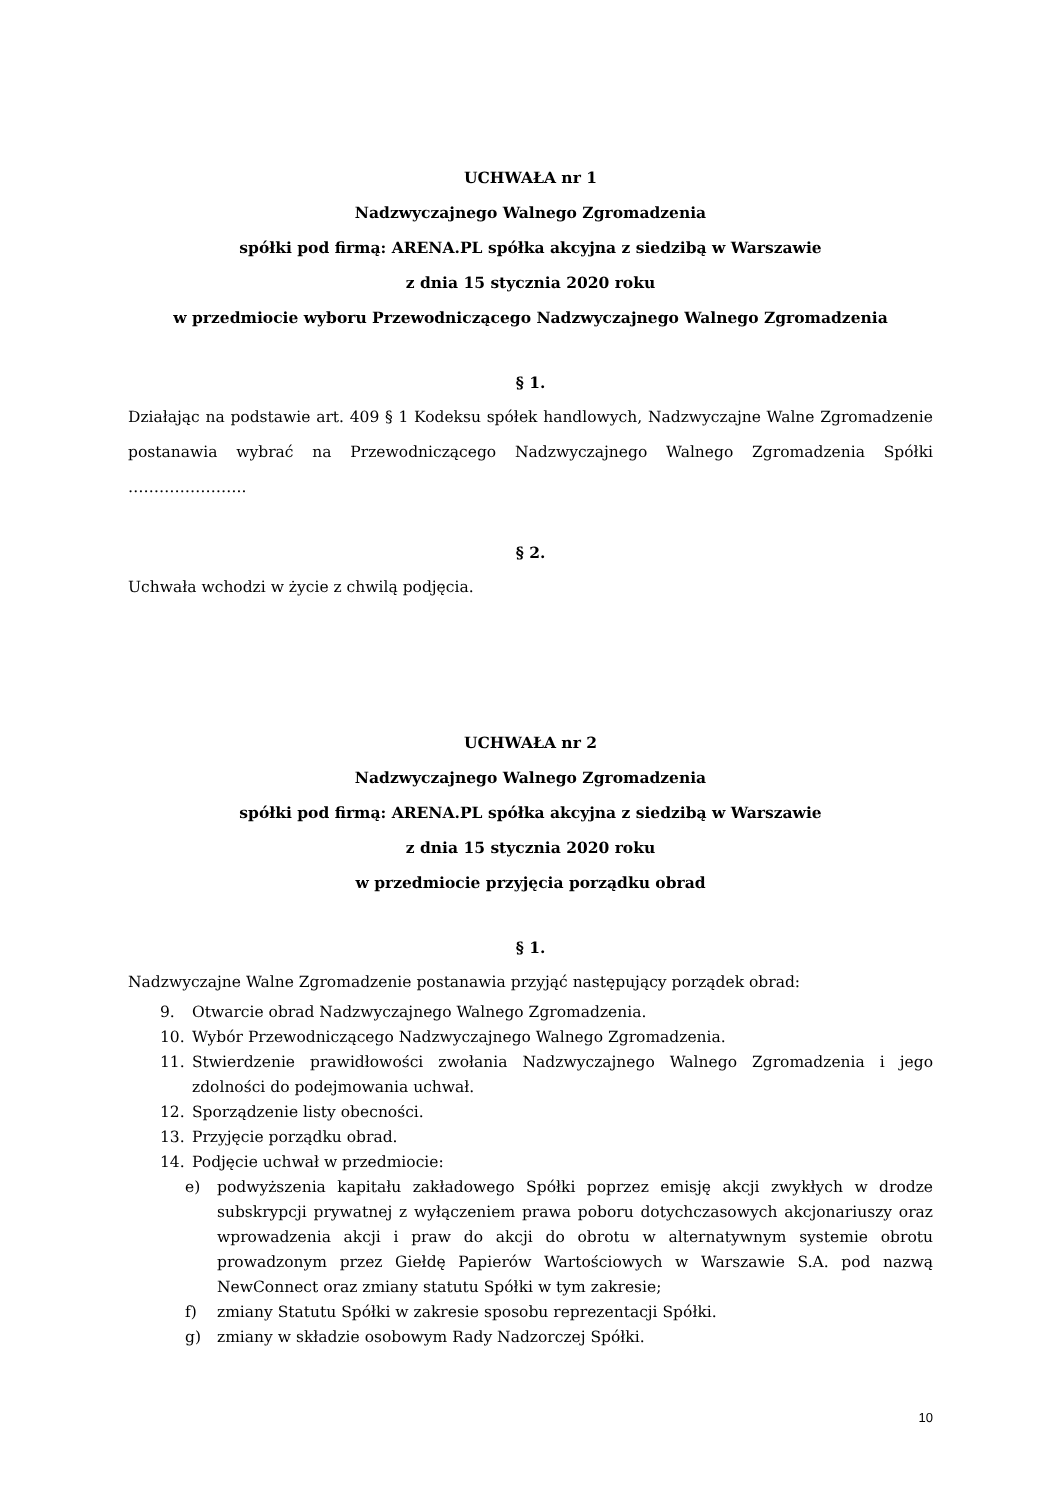UCHWAŁA nr 1
Nadzwyczajnego Walnego Zgromadzenia
spółki pod firmą: ARENA.PL spółka akcyjna z siedzibą w Warszawie
z dnia 15 stycznia 2020 roku
w przedmiocie wyboru Przewodniczącego Nadzwyczajnego Walnego Zgromadzenia
§ 1.
Działając na podstawie art. 409 § 1 Kodeksu spółek handlowych, Nadzwyczajne Walne Zgromadzenie postanawia wybrać na Przewodniczącego Nadzwyczajnego Walnego Zgromadzenia Spółki …………………..
§ 2.
Uchwała wchodzi w życie z chwilą podjęcia.
UCHWAŁA nr 2
Nadzwyczajnego Walnego Zgromadzenia
spółki pod firmą: ARENA.PL spółka akcyjna z siedzibą w Warszawie
z dnia 15 stycznia 2020 roku
w przedmiocie przyjęcia porządku obrad
§ 1.
Nadzwyczajne Walne Zgromadzenie postanawia przyjąć następujący porządek obrad:
9. Otwarcie obrad Nadzwyczajnego Walnego Zgromadzenia.
10. Wybór Przewodniczącego Nadzwyczajnego Walnego Zgromadzenia.
11. Stwierdzenie prawidłowości zwołania Nadzwyczajnego Walnego Zgromadzenia i jego zdolności do podejmowania uchwał.
12. Sporządzenie listy obecności.
13. Przyjęcie porządku obrad.
14. Podjęcie uchwał w przedmiocie:
e) podwyższenia kapitału zakładowego Spółki poprzez emisję akcji zwykłych w drodze subskrypcji prywatnej z wyłączeniem prawa poboru dotychczasowych akcjonariuszy oraz wprowadzenia akcji i praw do akcji do obrotu w alternatywnym systemie obrotu prowadzonym przez Giełdę Papierów Wartościowych w Warszawie S.A. pod nazwą NewConnect oraz zmiany statutu Spółki w tym zakresie;
f) zmiany Statutu Spółki w zakresie sposobu reprezentacji Spółki.
g) zmiany w składzie osobowym Rady Nadzorczej Spółki.
10